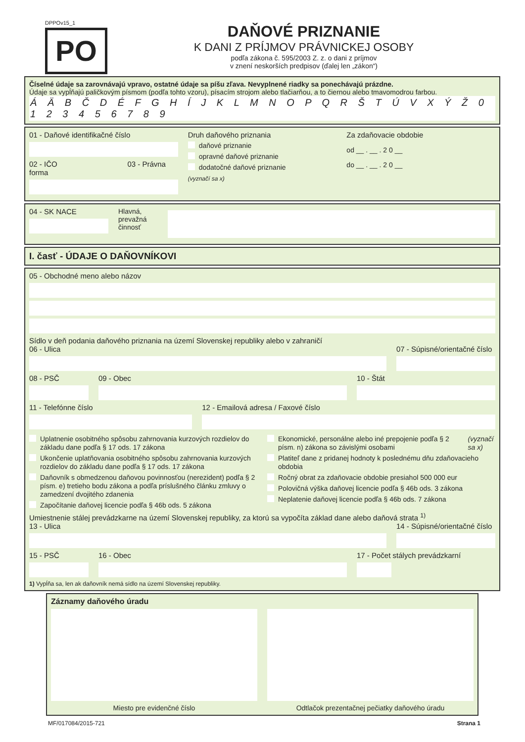DPPOv15_1
PO
DAŇOVÉ PRIZNANIE
K DANI Z PRÍJMOV PRÁVNICKEJ OSOBY
podľa zákona č. 595/2003 Z. z. o dani z príjmov
v znení neskorších predpisov (ďalej len „zákon“)
Číselné údaje sa zarovnávajú vpravo, ostatné údaje sa píšu zľava. Nevyplnené riadky sa ponechávajú prázdne.
Údaje sa vypĺňajú paličkovým písmom (podľa tohto vzoru), písacím strojom alebo tlačiarňou, a to čiernou alebo tmavomodrou farbou.
Á Ä B Č D É F G H Í J K L M N O P Q R Š T Ú V X Ý Ž 0 1 2 3 4 5 6 7 8 9
01 - Daňové identifikačné číslo
02 - IČO 03 - Právna forma
Druh daňového priznania
daňové priznanie
opravné daňové priznanie
dodatočné daňové priznanie
(vyznačí sa x)
Za zdaňovacie obdobie
od __ . __ . 2 0 __
do __ . __ . 2 0 __
04 - SK NACE Hlavná, prevažná činnosť
I. časť - ÚDAJE O DAŇOVNÍKOVI
05 - Obchodné meno alebo názov
Sídlo v deň podania daňového priznania na území Slovenskej republiky alebo v zahraničí
06 - Ulica 07 - Súpisné/orientačné číslo
08 - PSČ 09 - Obec 10 - Štát
11 - Telefónne číslo 12 - Emailová adresa / Faxové číslo
Uplatnenie osobitného spôsobu zahrnovania kurzových rozdielov do základu dane podľa § 17 ods. 17 zákona
Ukončenie uplatňovania osobitného spôsobu zahrnovania kurzových rozdielov do základu dane podľa § 17 ods. 17 zákona
Daňovník s obmedzenou daňovou povinnosťou (nerezident) podľa § 2 písm. e) tretieho bodu zákona a podľa príslušného článku zmluvy o zamedzení dvojitého zdanenia
Započítanie daňovej licencie podľa § 46b ods. 5 zákona
Ekonomické, personálne alebo iné prepojenie podľa § 2 písm. n) zákona so závislými osobami (vyznačí sa x)
Platiteľ dane z pridanej hodnoty k poslednému dňu zdaňovacieho obdobia
Ročný obrat za zdaňovacie obdobie presiahol 500 000 eur
Polovičná výška daňovej licencie podľa § 46b ods. 3 zákona
Neplatenie daňovej licencie podľa § 46b ods. 7 zákona
Umiestnenie stálej prevádzkarne na území Slovenskej republiky, za ktorú sa vypočíta základ dane alebo daňová strata <sup>1)</sup>
13 - Ulica 14 - Súpisné/orientačné číslo
15 - PSČ 16 - Obec 17 - Počet stálych prevádzkarní
1) Vypĺňa sa, len ak daňovník nemá sídlo na území Slovenskej republiky.
Záznamy daňového úradu
Miesto pre evidenčné číslo Odtlačok prezentačnej pečiatky daňového úradu
MF/017084/2015-721 Strana 1